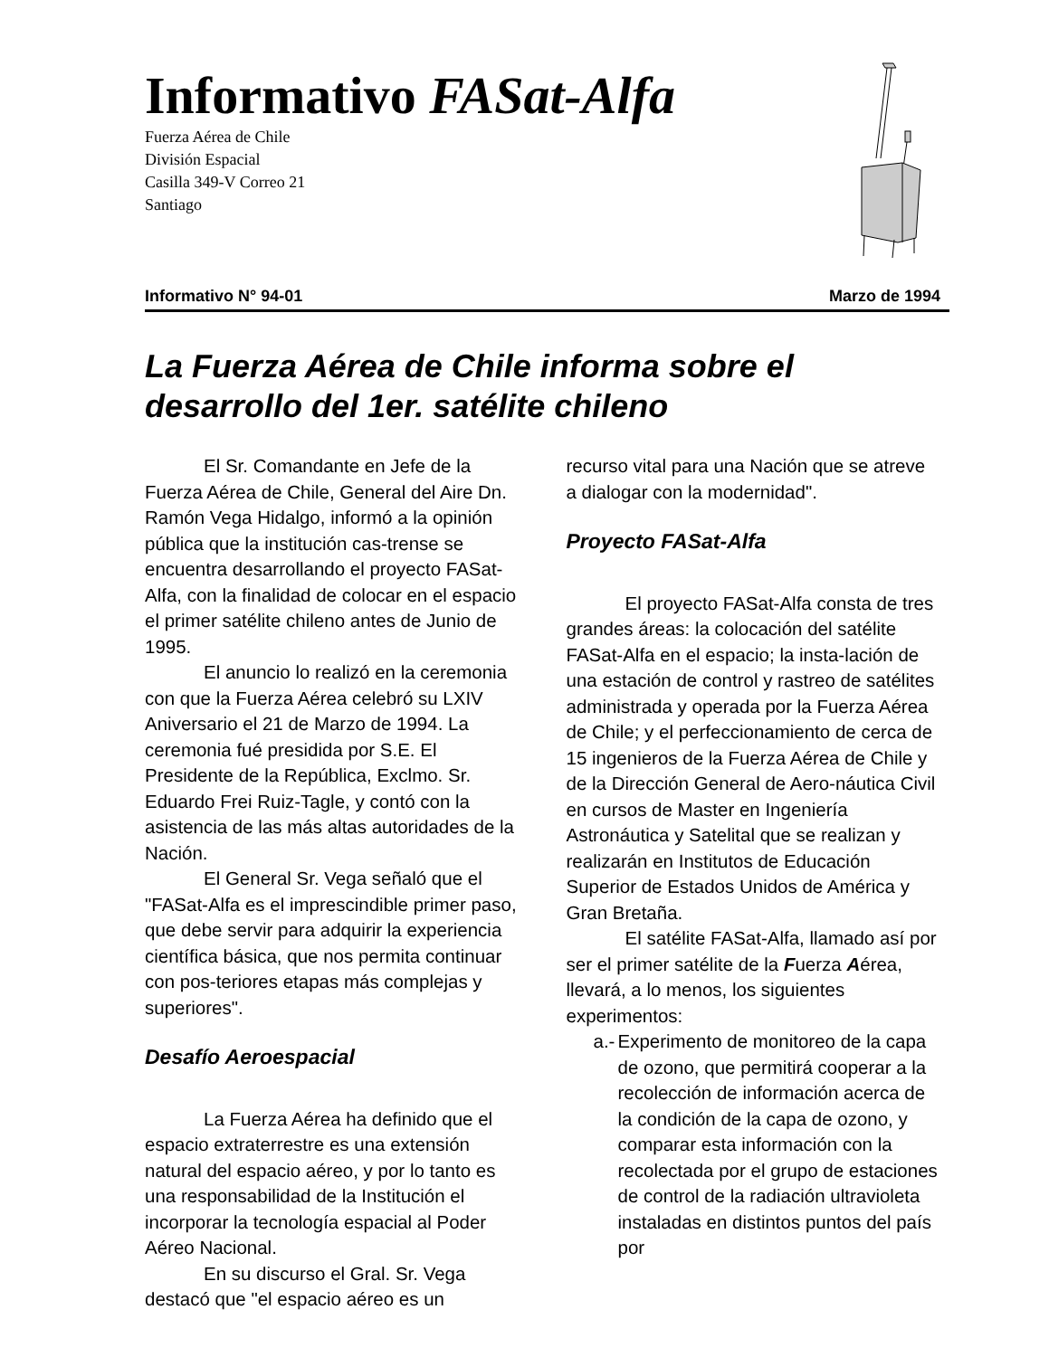Informativo FASat-Alfa
Fuerza Aérea de Chile
División Espacial
Casilla 349-V Correo 21
Santiago
Informativo N° 94-01 Marzo de 1994
La Fuerza Aérea de Chile informa sobre el desarrollo del 1er. satélite chileno
El Sr. Comandante en Jefe de la Fuerza Aérea de Chile, General del Aire Dn. Ramón Vega Hidalgo, informó a la opinión pública que la institución cas-trense se encuentra desarrollando el proyecto FASat-Alfa, con la finalidad de colocar en el espacio el primer satélite chileno antes de Junio de 1995.
El anuncio lo realizó en la ceremonia con que la Fuerza Aérea celebró su LXIV Aniversario el 21 de Marzo de 1994. La ceremonia fué presidida por S.E. El Presidente de la República, Exclmo. Sr. Eduardo Frei Ruiz-Tagle, y contó con la asistencia de las más altas autoridades de la Nación.
El General Sr. Vega señaló que el "FASat-Alfa es el imprescindible primer paso, que debe servir para adquirir la experiencia científica básica, que nos permita continuar con pos-teriores etapas más complejas y superiores".
Desafío Aeroespacial
La Fuerza Aérea ha definido que el espacio extraterrestre es una extensión natural del espacio aéreo, y por lo tanto es una responsabilidad de la Institución el incorporar la tecnología espacial al Poder Aéreo Nacional.
En su discurso el Gral. Sr. Vega destacó que "el espacio aéreo es un
recurso vital para una Nación que se atreve a dialogar con la modernidad".
Proyecto FASat-Alfa
El proyecto FASat-Alfa consta de tres grandes áreas: la colocación del satélite FASat-Alfa en el espacio; la insta-lación de una estación de control y rastreo de satélites administrada y operada por la Fuerza Aérea de Chile; y el perfeccionamiento de cerca de 15 ingenieros de la Fuerza Aérea de Chile y de la Dirección General de Aero-náutica Civil en cursos de Master en Ingeniería Astronáutica y Satelital que se realizan y realizarán en Institutos de Educación Superior de Estados Unidos de América y Gran Bretaña.
El satélite FASat-Alfa, llamado así por ser el primer satélite de la Fuerza Aérea, llevará, a lo menos, los siguientes experimentos:
a.- Experimento de monitoreo de la capa de ozono, que permitirá cooperar a la recolección de información acerca de la condición de la capa de ozono, y comparar esta información con la recolectada por el grupo de estaciones de control de la radiación ultravioleta instaladas en distintos puntos del país por